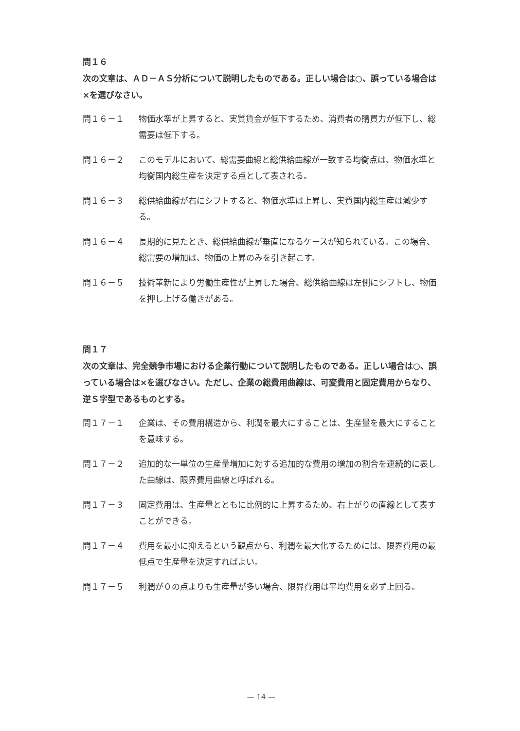問１６
次の文章は、ＡＤ－ＡＳ分析について説明したものである。正しい場合は○、誤っている場合は×を選びなさい。
問１６－１ 物価水準が上昇すると、実質賃金が低下するため、消費者の購買力が低下し、総需要は低下する。
問１６－２ このモデルにおいて、総需要曲線と総供給曲線が一致する均衡点は、物価水準と均衡国内総生産を決定する点として表される。
問１６－３ 総供給曲線が右にシフトすると、物価水準は上昇し、実質国内総生産は減少する。
問１６－４ 長期的に見たとき、総供給曲線が垂直になるケースが知られている。この場合、総需要の増加は、物価の上昇のみを引き起こす。
問１６－５ 技術革新により労働生産性が上昇した場合、総供給曲線は左側にシフトし、物価を押し上げる働きがある。
問１７
次の文章は、完全競争市場における企業行動について説明したものである。正しい場合は○、誤っている場合は×を選びなさい。ただし、企業の総費用曲線は、可変費用と固定費用からなり、逆Ｓ字型であるものとする。
問１７－１ 企業は、その費用構造から、利潤を最大にすることは、生産量を最大にすることを意味する。
問１７－２ 追加的な一単位の生産量増加に対する追加的な費用の増加の割合を連続的に表した曲線は、限界費用曲線と呼ばれる。
問１７－３ 固定費用は、生産量とともに比例的に上昇するため、右上がりの直線として表すことができる。
問１７－４ 費用を最小に抑えるという観点から、利潤を最大化するためには、限界費用の最低点で生産量を決定すればよい。
問１７－５ 利潤が０の点よりも生産量が多い場合、限界費用は平均費用を必ず上回る。
— 14 —